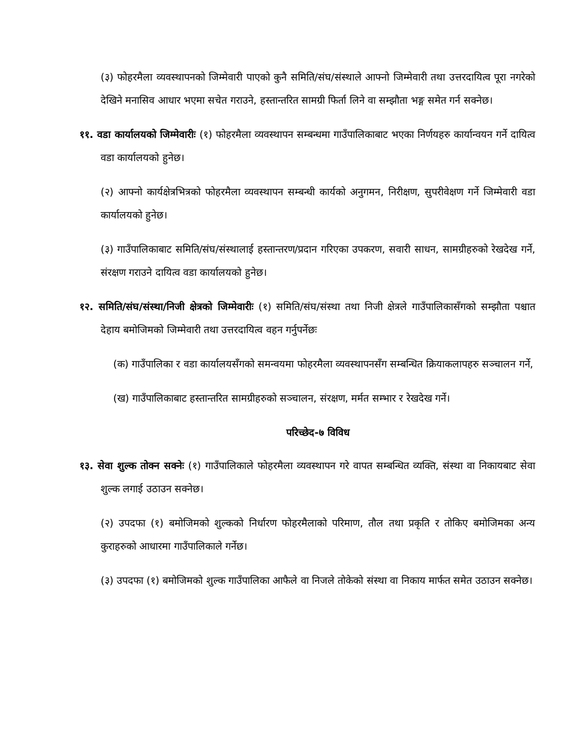(३) फोहरमैला व्यवस्थापनको जिम्मेवारी पाएको कुनै समिति/संघ/संस्थाले आफ्नो जिम्मेवारी तथा उत्तरदायित्व पूरा नगरेको देखिने मनासिव आधार भएमा सचेत गराउने, हस्तान्तरित सामग्री फिर्ता लिने वा सम्झौता भङ्ग समेत गर्न सक्नेछ।
११. वडा कार्यालयको जिम्मेवारीः (१) फोहरमैला व्यवस्थापन सम्बन्धमा गाउँपालिकाबाट भएका निर्णयहरु कार्यान्वयन गर्ने दायित्व वडा कार्यालयको हुनेछ।
(२) आफ्नो कार्यक्षेत्रभित्रको फोहरमैला व्यवस्थापन सम्बन्धी कार्यको अनुगमन, निरीक्षण, सुपरीवेक्षण गर्ने जिम्मेवारी वडा कार्यालयको हुनेछ।
(३) गाउँपालिकाबाट समिति/संघ/संस्थालाई हस्तान्तरण/प्रदान गरिएका उपकरण, सवारी साधन, सामग्रीहरुको रेखदेख गर्ने, संरक्षण गराउने दायित्व वडा कार्यालयको हुनेछ।
१२. समिति/संघ/संस्था/निजी क्षेत्रको जिम्मेवारीः (१) समिति/संघ/संस्था तथा निजी क्षेत्रले गाउँपालिकासँगको सम्झौता पश्चात देहाय बमोजिमको जिम्मेवारी तथा उत्तरदायित्व वहन गर्नुपर्नेछः
(क) गाउँपालिका र वडा कार्यालयसँगको समन्वयमा फोहरमैला व्यवस्थापनसँग सम्बन्धित क्रियाकलापहरु सञ्चालन गर्ने,
(ख) गाउँपालिकाबाट हस्तान्तरित सामग्रीहरुको सञ्चालन, संरक्षण, मर्मत सम्भार र रेखदेख गर्ने।
परिच्छेद-७ विविध
१३. सेवा शुल्क तोक्न सक्नेः (१) गाउँपालिकाले फोहरमैला व्यवस्थापन गरे वापत सम्बन्धित व्यक्ति, संस्था वा निकायबाट सेवा शुल्क लगाई उठाउन सक्नेछ।
(२) उपदफा (१) बमोजिमको शुल्कको निर्धारण फोहरमैलाको परिमाण, तौल तथा प्रकृति र तोकिए बमोजिमका अन्य कुराहरुको आधारमा गाउँपालिकाले गर्नेछ।
(३) उपदफा (१) बमोजिमको शुल्क गाउँपालिका आफैले वा निजले तोकेको संस्था वा निकाय मार्फत समेत उठाउन सक्नेछ।